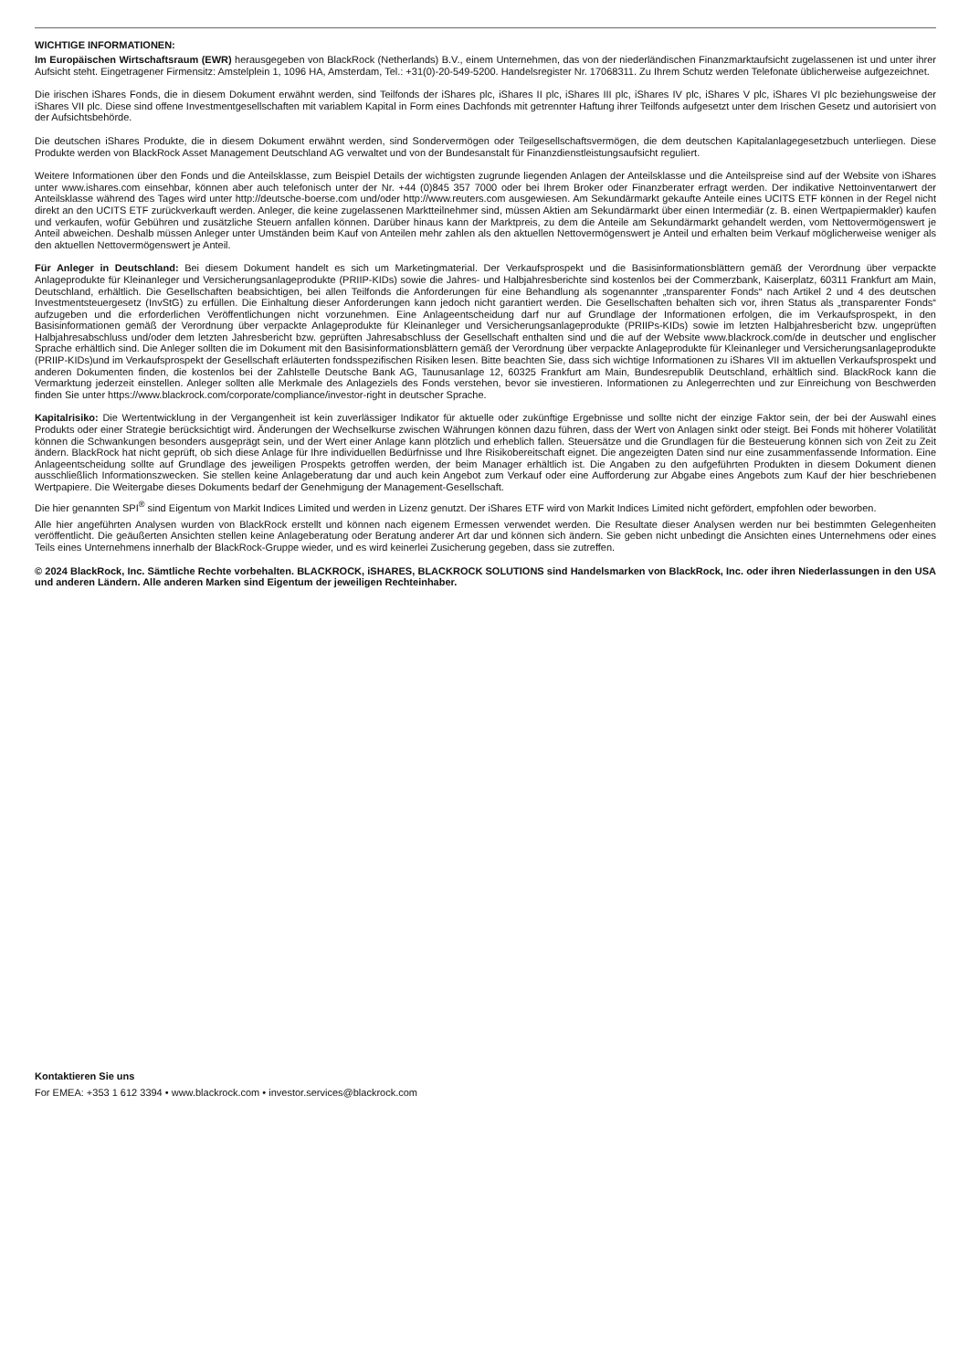WICHTIGE INFORMATIONEN:
Im Europäischen Wirtschaftsraum (EWR) herausgegeben von BlackRock (Netherlands) B.V., einem Unternehmen, das von der niederländischen Finanzmarktaufsicht zugelassenen ist und unter ihrer Aufsicht steht. Eingetragener Firmensitz: Amstelplein 1, 1096 HA, Amsterdam, Tel.: +31(0)-20-549-5200. Handelsregister Nr. 17068311. Zu Ihrem Schutz werden Telefonate üblicherweise aufgezeichnet.
Die irischen iShares Fonds, die in diesem Dokument erwähnt werden, sind Teilfonds der iShares plc, iShares II plc, iShares III plc, iShares IV plc, iShares V plc, iShares VI plc beziehungsweise der iShares VII plc. Diese sind offene Investmentgesellschaften mit variablem Kapital in Form eines Dachfonds mit getrennter Haftung ihrer Teilfonds aufgesetzt unter dem Irischen Gesetz und autorisiert von der Aufsichtsbehörde.
Die deutschen iShares Produkte, die in diesem Dokument erwähnt werden, sind Sondervermögen oder Teilgesellschaftsvermögen, die dem deutschen Kapitalanlagegesetzbuch unterliegen. Diese Produkte werden von BlackRock Asset Management Deutschland AG verwaltet und von der Bundesanstalt für Finanzdienstleistungsaufsicht reguliert.
Weitere Informationen über den Fonds und die Anteilsklasse, zum Beispiel Details der wichtigsten zugrunde liegenden Anlagen der Anteilsklasse und die Anteilspreise sind auf der Website von iShares unter www.ishares.com einsehbar, können aber auch telefonisch unter der Nr. +44 (0)845 357 7000 oder bei Ihrem Broker oder Finanzberater erfragt werden. Der indikative Nettoinventarwert der Anteilsklasse während des Tages wird unter http://deutsche-boerse.com und/oder http://www.reuters.com ausgewiesen. Am Sekundärmarkt gekaufte Anteile eines UCITS ETF können in der Regel nicht direkt an den UCITS ETF zurückverkauft werden. Anleger, die keine zugelassenen Marktteilnehmer sind, müssen Aktien am Sekundärmarkt über einen Intermediär (z. B. einen Wertpapiermakler) kaufen und verkaufen, wofür Gebühren und zusätzliche Steuern anfallen können. Darüber hinaus kann der Marktpreis, zu dem die Anteile am Sekundärmarkt gehandelt werden, vom Nettovermögenswert je Anteil abweichen. Deshalb müssen Anleger unter Umständen beim Kauf von Anteilen mehr zahlen als den aktuellen Nettovermögenswert je Anteil und erhalten beim Verkauf möglicherweise weniger als den aktuellen Nettovermögenswert je Anteil.
Für Anleger in Deutschland: Bei diesem Dokument handelt es sich um Marketingmaterial. Der Verkaufsprospekt und die Basisinformationsblättern gemäß der Verordnung über verpackte Anlageprodukte für Kleinanleger und Versicherungsanlageprodukte (PRIIP-KIDs) sowie die Jahres- und Halbjahresberichte sind kostenlos bei der Commerzbank, Kaiserplatz, 60311 Frankfurt am Main, Deutschland, erhältlich. Die Gesellschaften beabsichtigen, bei allen Teilfonds die Anforderungen für eine Behandlung als sogenannter „transparenter Fonds“ nach Artikel 2 und 4 des deutschen Investmentsteuergesetz (InvStG) zu erfüllen. Die Einhaltung dieser Anforderungen kann jedoch nicht garantiert werden. Die Gesellschaften behalten sich vor, ihren Status als „transparenter Fonds“ aufzugeben und die erforderlichen Veröffentlichungen nicht vorzunehmen. Eine Anlageentscheidung darf nur auf Grundlage der Informationen erfolgen, die im Verkaufsprospekt, in den Basisinformationen gemäß der Verordnung über verpackte Anlageprodukte für Kleinanleger und Versicherungsanlageprodukte (PRIIPs-KIDs) sowie im letzten Halbjahresbericht bzw. ungeprüften Halbjahresabschluss und/oder dem letzten Jahresbericht bzw. geprüften Jahresabschluss der Gesellschaft enthalten sind und die auf der Website www.blackrock.com/de in deutscher und englischer Sprache erhältlich sind. Die Anleger sollten die im Dokument mit den Basisinformationsblättern gemäß der Verordnung über verpackte Anlageprodukte für Kleinanleger und Versicherungsanlageprodukte (PRIIP-KIDs)und im Verkaufsprospekt der Gesellschaft erläuterten fondsspezifischen Risiken lesen. Bitte beachten Sie, dass sich wichtige Informationen zu iShares VII im aktuellen Verkaufsprospekt und anderen Dokumenten finden, die kostenlos bei der Zahlstelle Deutsche Bank AG, Taunusanlage 12, 60325 Frankfurt am Main, Bundesrepublik Deutschland, erhältlich sind. BlackRock kann die Vermarktung jederzeit einstellen. Anleger sollten alle Merkmale des Anlageziels des Fonds verstehen, bevor sie investieren. Informationen zu Anlegerrechten und zur Einreichung von Beschwerden finden Sie unter https://www.blackrock.com/corporate/compliance/investor-right in deutscher Sprache.
Kapitalrisiko: Die Wertentwicklung in der Vergangenheit ist kein zuverlässiger Indikator für aktuelle oder zukünftige Ergebnisse und sollte nicht der einzige Faktor sein, der bei der Auswahl eines Produkts oder einer Strategie berücksichtigt wird. Änderungen der Wechselkurse zwischen Währungen können dazu führen, dass der Wert von Anlagen sinkt oder steigt. Bei Fonds mit höherer Volatilität können die Schwankungen besonders ausgeprägt sein, und der Wert einer Anlage kann plötzlich und erheblich fallen. Steuersätze und die Grundlagen für die Besteuerung können sich von Zeit zu Zeit ändern. BlackRock hat nicht geprüft, ob sich diese Anlage für Ihre individuellen Bedürfnisse und Ihre Risikobereitschaft eignet. Die angezeigten Daten sind nur eine zusammenfassende Information. Eine Anlageentscheidung sollte auf Grundlage des jeweiligen Prospekts getroffen werden, der beim Manager erhältlich ist. Die Angaben zu den aufgeführten Produkten in diesem Dokument dienen ausschließlich Informationszwecken. Sie stellen keine Anlageberatung dar und auch kein Angebot zum Verkauf oder eine Aufforderung zur Abgabe eines Angebots zum Kauf der hier beschriebenen Wertpapiere. Die Weitergabe dieses Dokuments bedarf der Genehmigung der Management-Gesellschaft.
Die hier genannten SPI<sup>®</sup> sind Eigentum von Markit Indices Limited und werden in Lizenz genutzt. Der iShares ETF wird von Markit Indices Limited nicht gefördert, empfohlen oder beworben.
Alle hier angeführten Analysen wurden von BlackRock erstellt und können nach eigenem Ermessen verwendet werden. Die Resultate dieser Analysen werden nur bei bestimmten Gelegenheiten veröffentlicht. Die geäußerten Ansichten stellen keine Anlageberatung oder Beratung anderer Art dar und können sich ändern. Sie geben nicht unbedingt die Ansichten eines Unternehmens oder eines Teils eines Unternehmens innerhalb der BlackRock-Gruppe wieder, und es wird keinerlei Zusicherung gegeben, dass sie zutreffen.
© 2024 BlackRock, Inc. Sämtliche Rechte vorbehalten. BLACKROCK, iSHARES, BLACKROCK SOLUTIONS sind Handelsmarken von BlackRock, Inc. oder ihren Niederlassungen in den USA und anderen Ländern. Alle anderen Marken sind Eigentum der jeweiligen Rechteinhaber.
Kontaktieren Sie uns
For EMEA: +353 1 612 3394 • www.blackrock.com • investor.services@blackrock.com